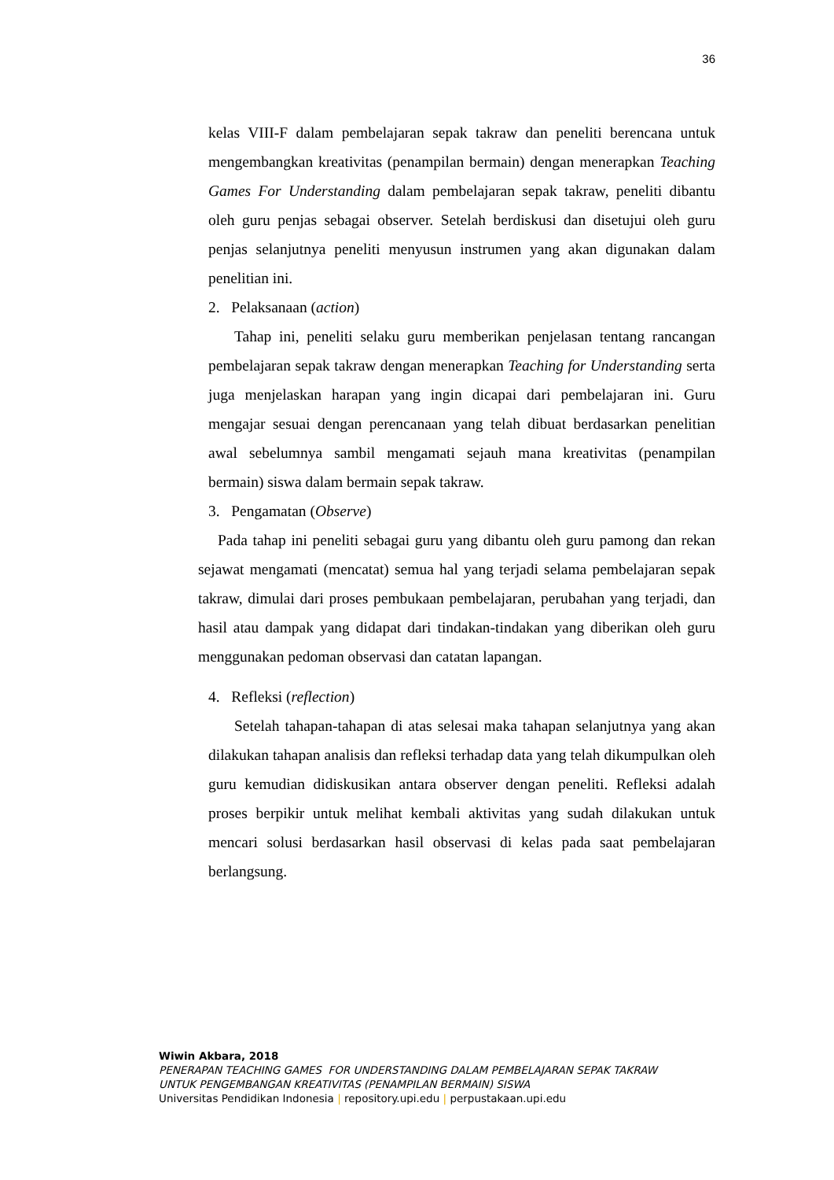36
kelas VIII-F dalam pembelajaran sepak takraw dan peneliti berencana untuk mengembangkan kreativitas (penampilan bermain) dengan menerapkan Teaching Games For Understanding dalam pembelajaran sepak takraw, peneliti dibantu oleh guru penjas sebagai observer. Setelah berdiskusi dan disetujui oleh guru penjas selanjutnya peneliti menyusun instrumen yang akan digunakan dalam penelitian ini.
2. Pelaksanaan (action)
Tahap ini, peneliti selaku guru memberikan penjelasan tentang rancangan pembelajaran sepak takraw dengan menerapkan Teaching for Understanding serta juga menjelaskan harapan yang ingin dicapai dari pembelajaran ini. Guru mengajar sesuai dengan perencanaan yang telah dibuat berdasarkan penelitian awal sebelumnya sambil mengamati sejauh mana kreativitas (penampilan bermain) siswa dalam bermain sepak takraw.
3. Pengamatan (Observe)
Pada tahap ini peneliti sebagai guru yang dibantu oleh guru pamong dan rekan sejawat mengamati (mencatat) semua hal yang terjadi selama pembelajaran sepak takraw, dimulai dari proses pembukaan pembelajaran, perubahan yang terjadi, dan hasil atau dampak yang didapat dari tindakan-tindakan yang diberikan oleh guru menggunakan pedoman observasi dan catatan lapangan.
4. Refleksi (reflection)
Setelah tahapan-tahapan di atas selesai maka tahapan selanjutnya yang akan dilakukan tahapan analisis dan refleksi terhadap data yang telah dikumpulkan oleh guru kemudian didiskusikan antara observer dengan peneliti. Refleksi adalah proses berpikir untuk melihat kembali aktivitas yang sudah dilakukan untuk mencari solusi berdasarkan hasil observasi di kelas pada saat pembelajaran berlangsung.
Wiwin Akbara, 2018
PENERAPAN TEACHING GAMES FOR UNDERSTANDING DALAM PEMBELAJARAN SEPAK TAKRAW
UNTUK PENGEMBANGAN KREATIVITAS (PENAMPILAN BERMAIN) SISWA
Universitas Pendidikan Indonesia | repository.upi.edu | perpustakaan.upi.edu